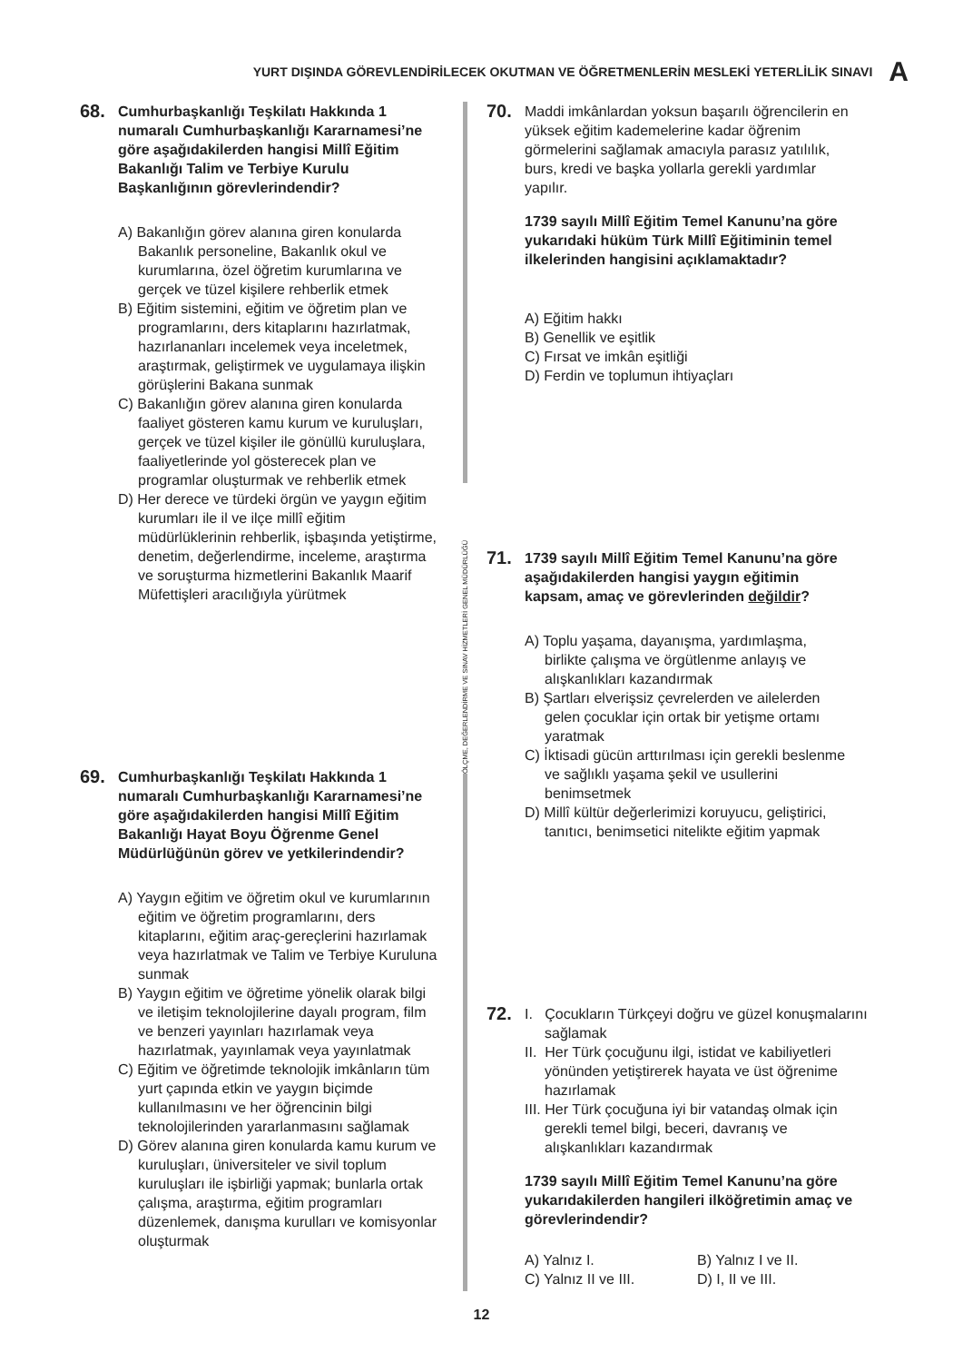YURT DIŞINDA GÖREVLENDİRİLECEK OKUTMAN VE ÖĞRETMENLERİN MESLEKİ YETERLİLİK SINAVI A
68.
Cumhurbaşkanlığı Teşkilatı Hakkında 1 numaralı Cumhurbaşkanlığı Kararnamesi’ne göre aşağıdakilerden hangisi Millî Eğitim Bakanlığı Talim ve Terbiye Kurulu Başkanlığının görevlerindendir?
A) Bakanlığın görev alanına giren konularda Bakanlık personeline, Bakanlık okul ve kurumlarına, özel öğretim kurumlarına ve gerçek ve tüzel kişilere rehberlik etmek
B) Eğitim sistemini, eğitim ve öğretim plan ve programlarını, ders kitaplarını hazırlatmak, hazırlananları incelemek veya inceletmek, araştırmak, geliştirmek ve uygulamaya ilişkin görüşlerini Bakana sunmak
C) Bakanlığın görev alanına giren konularda faaliyet gösteren kamu kurum ve kuruluşları, gerçek ve tüzel kişiler ile gönüllü kuruluşlara, faaliyetlerinde yol gösterecek plan ve programlar oluşturmak ve rehberlik etmek
D) Her derece ve türdeki örgün ve yaygın eğitim kurumları ile il ve ilçe millî eğitim müdürlüklerinin rehberlik, işbaşında yetiştirme, denetim, değerlendirme, inceleme, araştırma ve soruşturma hizmetlerini Bakanlık Maarif Müfettişleri aracılığıyla yürütmek
69.
Cumhurbaşkanlığı Teşkilatı Hakkında 1 numaralı Cumhurbaşkanlığı Kararnamesi’ne göre aşağıdakilerden hangisi Millî Eğitim Bakanlığı Hayat Boyu Öğrenme Genel Müdürlüğünün görev ve yetkilerindendir?
A) Yaygın eğitim ve öğretim okul ve kurumlarının eğitim ve öğretim programlarını, ders kitaplarını, eğitim araç-gereçlerini hazırlamak veya hazırlatmak ve Talim ve Terbiye Kuruluna sunmak
B) Yaygın eğitim ve öğretime yönelik olarak bilgi ve iletişim teknolojilerine dayalı program, film ve benzeri yayınları hazırlamak veya hazırlatmak, yayınlamak veya yayınlatmak
C) Eğitim ve öğretimde teknolojik imkânların tüm yurt çapında etkin ve yaygın biçimde kullanılmasını ve her öğrencinin bilgi teknolojilerinden yararlanmasını sağlamak
D) Görev alanına giren konularda kamu kurum ve kuruluşları, üniversiteler ve sivil toplum kuruluşları ile işbirliği yapmak; bunlarla ortak çalışma, araştırma, eğitim programları düzenlemek, danışma kurulları ve komisyonlar oluşturmak
ÖLÇME, DEĞERLENDİRME VE SINAV HİZMETLERİ GENEL MÜDÜRLÜĞÜ
70.
Maddi imkânlardan yoksun başarılı öğrencilerin en yüksek eğitim kademelerine kadar öğrenim görmelerini sağlamak amacıyla parasız yatılılık, burs, kredi ve başka yollarla gerekli yardımlar yapılır.
1739 sayılı Millî Eğitim Temel Kanunu’na göre yukarıdaki hüküm Türk Millî Eğitiminin temel ilkelerinden hangisini açıklamaktadır?
A) Eğitim hakkı
B) Genellik ve eşitlik
C) Fırsat ve imkân eşitliği
D) Ferdin ve toplumun ihtiyaçları
71.
1739 sayılı Millî Eğitim Temel Kanunu’na göre aşağıdakilerden hangisi yaygın eğitimin kapsam, amaç ve görevlerinden değildir?
A) Toplu yaşama, dayanışma, yardımlaşma, birlikte çalışma ve örgütlenme anlayış ve alışkanlıkları kazandırmak
B) Şartları elverişsiz çevrelerden ve ailelerden gelen çocuklar için ortak bir yetişme ortamı yaratmak
C) İktisadi gücün arttırılması için gerekli beslenme ve sağlıklı yaşama şekil ve usullerini benimsetmek
D) Millî kültür değerlerimizi koruyucu, geliştirici, tanıtıcı, benimsetici nitelikte eğitim yapmak
72.
I. Çocukların Türkçeyi doğru ve güzel konuşmalarını sağlamak
II. Her Türk çocuğunu ilgi, istidat ve kabiliyetleri yönünden yetiştirerek hayata ve üst öğrenime hazırlamak
III. Her Türk çocuğuna iyi bir vatandaş olmak için gerekli temel bilgi, beceri, davranış ve alışkanlıkları kazandırmak
1739 sayılı Millî Eğitim Temel Kanunu’na göre yukarıdakilerden hangileri ilköğretimin amaç ve görevlerindendir?
A) Yalnız I.
B) Yalnız I ve II.
C) Yalnız II ve III.
D) I, II ve III.
12